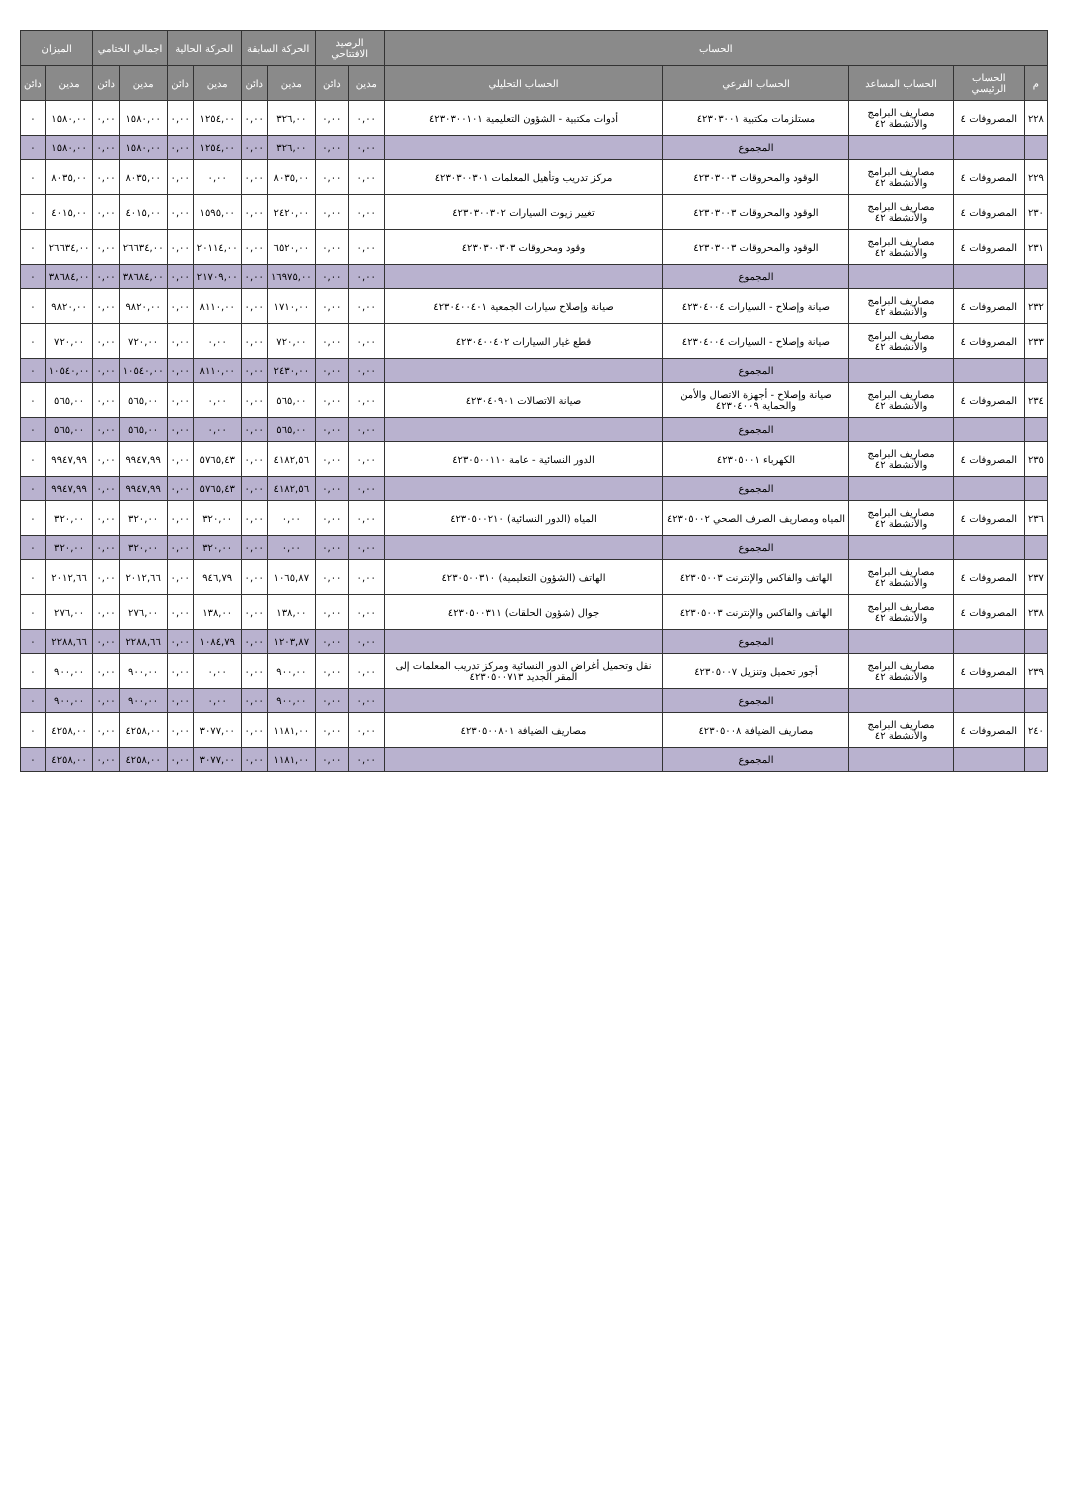| الحساب | | | | | الرصيد الافتتاحي | | الحركة السابقة | | الحركة الحالية | | اجمالي الختامي | | الميزان | |
| --- | --- | --- | --- | --- | --- | --- | --- | --- | --- | --- | --- | --- | --- | --- |
| م | الحساب الرئيسي | الحساب المساعد | الحساب الفرعي | الحساب التحليلي | مدين | دائن | مدين | دائن | مدين | دائن | مدين | دائن | مدين | دائن |
| ٢٢٨ | المصروفات ٤ | مصاريف البرامج والأنشطة ٤٢ | مستلزمات مكتبية ٤٢٣٠٣٠٠١ | أدوات مكتبية - الشؤون التعليمية ٤٢٣٠٣٠٠١٠١ | ٠,٠٠ | ٠,٠٠ | ٣٢٦,٠٠ | ٠,٠٠ | ١٢٥٤,٠٠ | ٠,٠٠ | ١٥٨٠,٠٠ | ٠,٠٠ | ١٥٨٠,٠٠ | ٠ |
| | | | المجموع | | ٠,٠٠ | ٠,٠٠ | ٣٢٦,٠٠ | ٠,٠٠ | ١٢٥٤,٠٠ | ٠,٠٠ | ١٥٨٠,٠٠ | ٠,٠٠ | ١٥٨٠,٠٠ | ٠ |
| ٢٢٩ | المصروفات ٤ | مصاريف البرامج والأنشطة ٤٢ | الوقود والمحروقات ٤٢٣٠٣٠٠٣ | مركز تدريب وتأهيل المعلمات ٤٢٣٠٣٠٠٣٠١ | ٠,٠٠ | ٠,٠٠ | ٨٠٣٥,٠٠ | ٠,٠٠ | ٠,٠٠ | ٠,٠٠ | ٨٠٣٥,٠٠ | ٠,٠٠ | ٨٠٣٥,٠٠ | ٠ |
| ٢٣٠ | المصروفات ٤ | مصاريف البرامج والأنشطة ٤٢ | الوقود والمحروقات ٤٢٣٠٣٠٠٣ | تغيير زيوت السيارات ٤٢٣٠٣٠٠٣٠٢ | ٠,٠٠ | ٠,٠٠ | ٢٤٢٠,٠٠ | ٠,٠٠ | ١٥٩٥,٠٠ | ٠,٠٠ | ٤٠١٥,٠٠ | ٠,٠٠ | ٤٠١٥,٠٠ | ٠ |
| ٢٣١ | المصروفات ٤ | مصاريف البرامج والأنشطة ٤٢ | الوقود والمحروقات ٤٢٣٠٣٠٠٣ | وقود ومحروقات ٤٢٣٠٣٠٠٣٠٣ | ٠,٠٠ | ٠,٠٠ | ٦٥٢٠,٠٠ | ٠,٠٠ | ٢٠١١٤,٠٠ | ٠,٠٠ | ٢٦٦٣٤,٠٠ | ٠,٠٠ | ٢٦٦٣٤,٠٠ | ٠ |
| | | | المجموع | | ٠,٠٠ | ٠,٠٠ | ١٦٩٧٥,٠٠ | ٠,٠٠ | ٢١٧٠٩,٠٠ | ٠,٠٠ | ٣٨٦٨٤,٠٠ | ٠,٠٠ | ٣٨٦٨٤,٠٠ | ٠ |
| ٢٣٢ | المصروفات ٤ | مصاريف البرامج والأنشطة ٤٢ | صيانة وإصلاح - السيارات ٤٢٣٠٤٠٠٤ | صيانة وإصلاح سيارات الجمعية ٤٢٣٠٤٠٠٤٠١ | ٠,٠٠ | ٠,٠٠ | ١٧١٠,٠٠ | ٠,٠٠ | ٨١١٠,٠٠ | ٠,٠٠ | ٩٨٢٠,٠٠ | ٠,٠٠ | ٩٨٢٠,٠٠ | ٠ |
| ٢٣٣ | المصروفات ٤ | مصاريف البرامج والأنشطة ٤٢ | صيانة وإصلاح - السيارات ٤٢٣٠٤٠٠٤ | قطع غيار السيارات ٤٢٣٠٤٠٠٤٠٢ | ٠,٠٠ | ٠,٠٠ | ٧٢٠,٠٠ | ٠,٠٠ | ٠,٠٠ | ٠,٠٠ | ٧٢٠,٠٠ | ٠,٠٠ | ٧٢٠,٠٠ | ٠ |
| | | | المجموع | | ٠,٠٠ | ٠,٠٠ | ٢٤٣٠,٠٠ | ٠,٠٠ | ٨١١٠,٠٠ | ٠,٠٠ | ١٠٥٤٠,٠٠ | ٠,٠٠ | ١٠٥٤٠,٠٠ | ٠ |
| ٢٣٤ | المصروفات ٤ | مصاريف البرامج والأنشطة ٤٢ | صيانة وإصلاح - أجهزة الاتصال والأمن والحماية ٤٢٣٠٤٠٠٩ | صيانة الاتصالات ٤٢٣٠٤٠٩٠١ | ٠,٠٠ | ٠,٠٠ | ٥٦٥,٠٠ | ٠,٠٠ | ٠,٠٠ | ٠,٠٠ | ٥٦٥,٠٠ | ٠,٠٠ | ٥٦٥,٠٠ | ٠ |
| | | | المجموع | | ٠,٠٠ | ٠,٠٠ | ٥٦٥,٠٠ | ٠,٠٠ | ٠,٠٠ | ٠,٠٠ | ٥٦٥,٠٠ | ٠,٠٠ | ٥٦٥,٠٠ | ٠ |
| ٢٣٥ | المصروفات ٤ | مصاريف البرامج والأنشطة ٤٢ | الكهرباء ٤٢٣٠٥٠٠١ | الدور النسائية - عامة ٤٢٣٠٥٠٠١١٠ | ٠,٠٠ | ٠,٠٠ | ٤١٨٢,٥٦ | ٠,٠٠ | ٥٧٦٥,٤٣ | ٠,٠٠ | ٩٩٤٧,٩٩ | ٠,٠٠ | ٩٩٤٧,٩٩ | ٠ |
| | | | المجموع | | ٠,٠٠ | ٠,٠٠ | ٤١٨٢,٥٦ | ٠,٠٠ | ٥٧٦٥,٤٣ | ٠,٠٠ | ٩٩٤٧,٩٩ | ٠,٠٠ | ٩٩٤٧,٩٩ | ٠ |
| ٢٣٦ | المصروفات ٤ | مصاريف البرامج والأنشطة ٤٢ | المياه ومصاريف الصرف الصحي ٤٢٣٠٥٠٠٢ | المياه (الدور النسائية) ٤٢٣٠٥٠٠٢١٠ | ٠,٠٠ | ٠,٠٠ | ٠,٠٠ | ٠,٠٠ | ٣٢٠,٠٠ | ٠,٠٠ | ٣٢٠,٠٠ | ٠,٠٠ | ٣٢٠,٠٠ | ٠ |
| | | | المجموع | | ٠,٠٠ | ٠,٠٠ | ٠,٠٠ | ٠,٠٠ | ٣٢٠,٠٠ | ٠,٠٠ | ٣٢٠,٠٠ | ٠,٠٠ | ٣٢٠,٠٠ | ٠ |
| ٢٣٧ | المصروفات ٤ | مصاريف البرامج والأنشطة ٤٢ | الهاتف والفاكس والإنترنت ٤٢٣٠٥٠٠٣ | الهاتف (الشؤون التعليمية) ٤٢٣٠٥٠٠٣١٠ | ٠,٠٠ | ٠,٠٠ | ١٠٦٥,٨٧ | ٠,٠٠ | ٩٤٦,٧٩ | ٠,٠٠ | ٢٠١٢,٦٦ | ٠,٠٠ | ٢٠١٢,٦٦ | ٠ |
| ٢٣٨ | المصروفات ٤ | مصاريف البرامج والأنشطة ٤٢ | الهاتف والفاكس والإنترنت ٤٢٣٠٥٠٠٣ | جوال (شؤون الحلقات) ٤٢٣٠٥٠٠٣١١ | ٠,٠٠ | ٠,٠٠ | ١٣٨,٠٠ | ٠,٠٠ | ١٣٨,٠٠ | ٠,٠٠ | ٢٧٦,٠٠ | ٠,٠٠ | ٢٧٦,٠٠ | ٠ |
| | | | المجموع | | ٠,٠٠ | ٠,٠٠ | ١٢٠٣,٨٧ | ٠,٠٠ | ١٠٨٤,٧٩ | ٠,٠٠ | ٢٢٨٨,٦٦ | ٠,٠٠ | ٢٢٨٨,٦٦ | ٠ |
| ٢٣٩ | المصروفات ٤ | مصاريف البرامج والأنشطة ٤٢ | أجور تحميل وتنزيل ٤٢٣٠٥٠٠٧ | نقل وتحميل أغراض الدور النسائية ومركز تدريب المعلمات إلى المقر الجديد ٤٢٣٠٥٠٠٧١٣ | ٠,٠٠ | ٠,٠٠ | ٩٠٠,٠٠ | ٠,٠٠ | ٠,٠٠ | ٠,٠٠ | ٩٠٠,٠٠ | ٠,٠٠ | ٩٠٠,٠٠ | ٠ |
| | | | المجموع | | ٠,٠٠ | ٠,٠٠ | ٩٠٠,٠٠ | ٠,٠٠ | ٠,٠٠ | ٠,٠٠ | ٩٠٠,٠٠ | ٠,٠٠ | ٩٠٠,٠٠ | ٠ |
| ٢٤٠ | المصروفات ٤ | مصاريف البرامج والأنشطة ٤٢ | مصاريف الضيافة ٤٢٣٠٥٠٠٨ | مصاريف الضيافة ٤٢٣٠٥٠٠٨٠١ | ٠,٠٠ | ٠,٠٠ | ١١٨١,٠٠ | ٠,٠٠ | ٣٠٧٧,٠٠ | ٠,٠٠ | ٤٢٥٨,٠٠ | ٠,٠٠ | ٤٢٥٨,٠٠ | ٠ |
| | | | المجموع | | ٠,٠٠ | ٠,٠٠ | ١١٨١,٠٠ | ٠,٠٠ | ٣٠٧٧,٠٠ | ٠,٠٠ | ٤٢٥٨,٠٠ | ٠,٠٠ | ٤٢٥٨,٠٠ | ٠ |